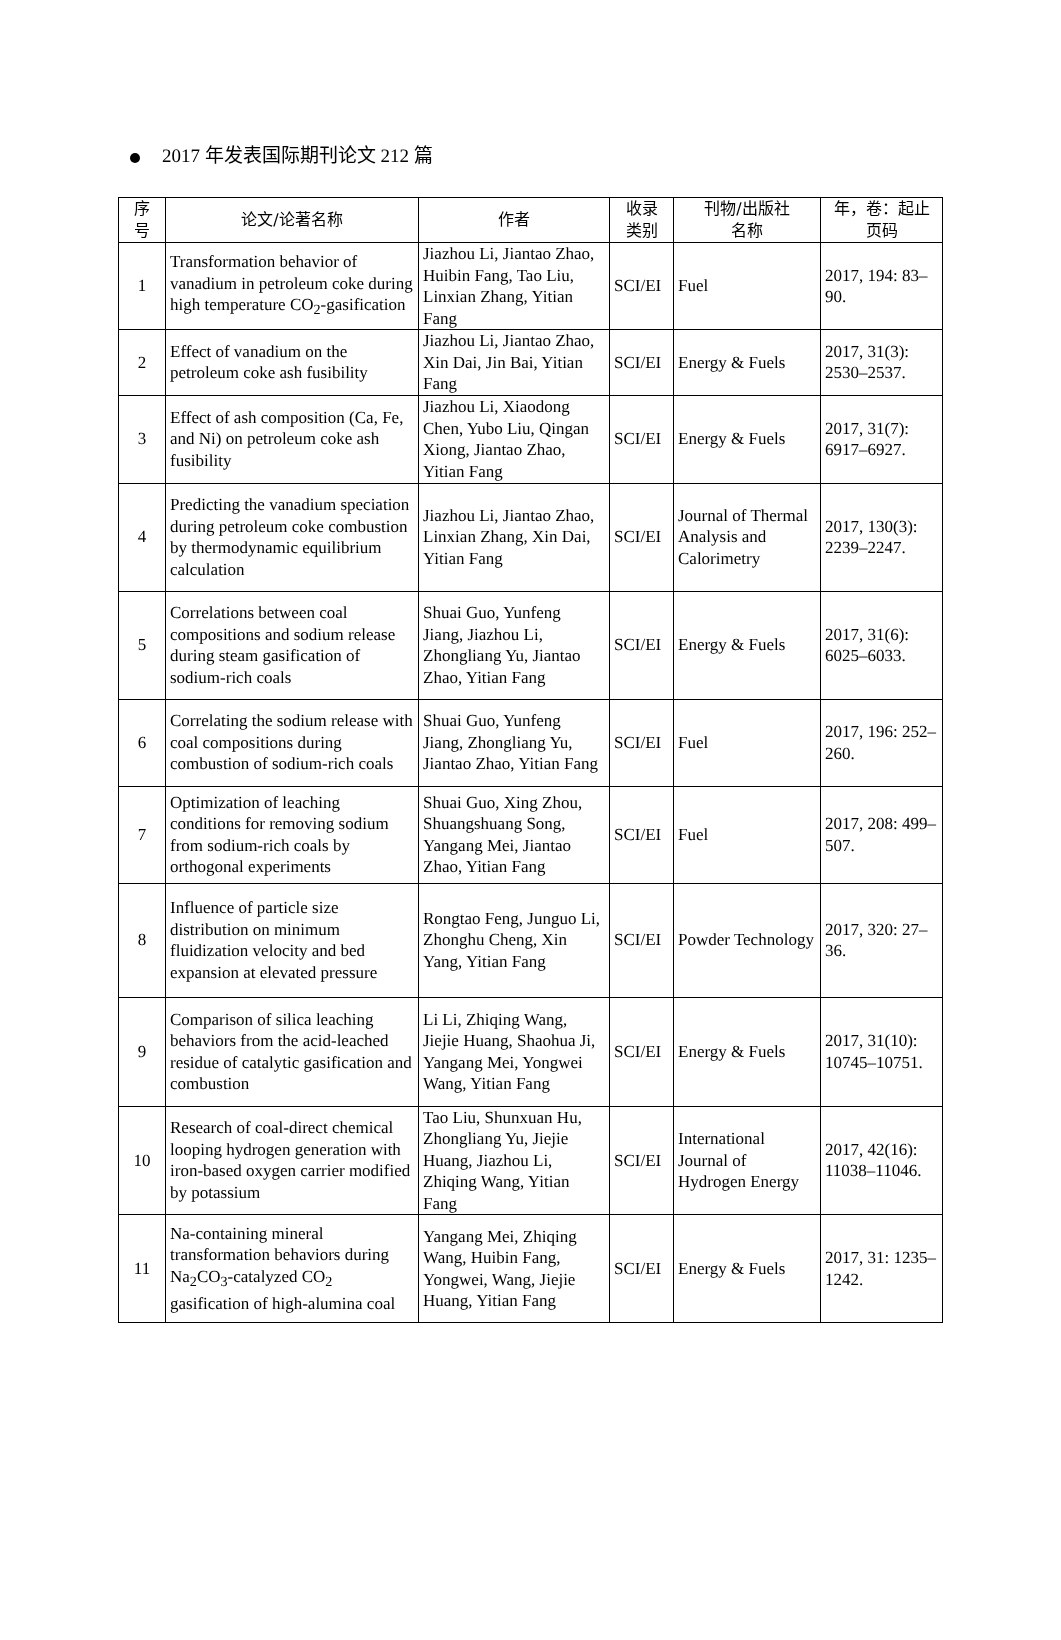2017 年发表国际期刊论文 212 篇
| 序 号 | 论文/论著名称 | 作者 | 收录 类别 | 刊物/出版社 名称 | 年，卷：起止 页码 |
| --- | --- | --- | --- | --- | --- |
| 1 | Transformation behavior of vanadium in petroleum coke during high temperature CO<sub>2</sub>-gasification | Jiazhou Li, Jiantao Zhao, Huibin Fang, Tao Liu, Linxian Zhang, Yitian Fang | SCI/EI | Fuel | 2017, 194: 83–90. |
| 2 | Effect of vanadium on the petroleum coke ash fusibility | Jiazhou Li, Jiantao Zhao, Xin Dai, Jin Bai, Yitian Fang | SCI/EI | Energy & Fuels | 2017, 31(3): 2530–2537. |
| 3 | Effect of ash composition (Ca, Fe, and Ni) on petroleum coke ash fusibility | Jiazhou Li, Xiaodong Chen, Yubo Liu, Qingan Xiong, Jiantao Zhao, Yitian Fang | SCI/EI | Energy & Fuels | 2017, 31(7): 6917–6927. |
| 4 | Predicting the vanadium speciation during petroleum coke combustion by thermodynamic equilibrium calculation | Jiazhou Li, Jiantao Zhao, Linxian Zhang, Xin Dai, Yitian Fang | SCI/EI | Journal of Thermal Analysis and Calorimetry | 2017, 130(3): 2239–2247. |
| 5 | Correlations between coal compositions and sodium release during steam gasification of sodium-rich coals | Shuai Guo, Yunfeng Jiang, Jiazhou Li, Zhongliang Yu, Jiantao Zhao, Yitian Fang | SCI/EI | Energy & Fuels | 2017, 31(6): 6025–6033. |
| 6 | Correlating the sodium release with coal compositions during combustion of sodium-rich coals | Shuai Guo, Yunfeng Jiang, Zhongliang Yu, Jiantao Zhao, Yitian Fang | SCI/EI | Fuel | 2017, 196: 252–260. |
| 7 | Optimization of leaching conditions for removing sodium from sodium-rich coals by orthogonal experiments | Shuai Guo, Xing Zhou, Shuangshuang Song, Yangang Mei, Jiantao Zhao, Yitian Fang | SCI/EI | Fuel | 2017, 208: 499–507. |
| 8 | Influence of particle size distribution on minimum fluidization velocity and bed expansion at elevated pressure | Rongtao Feng, Junguo Li, Zhonghu Cheng, Xin Yang, Yitian Fang | SCI/EI | Powder Technology | 2017, 320: 27–36. |
| 9 | Comparison of silica leaching behaviors from the acid-leached residue of catalytic gasification and combustion | Li Li, Zhiqing Wang, Jiejie Huang, Shaohua Ji, Yangang Mei, Yongwei Wang, Yitian Fang | SCI/EI | Energy & Fuels | 2017, 31(10): 10745–10751. |
| 10 | Research of coal-direct chemical looping hydrogen generation with iron-based oxygen carrier modified by potassium | Tao Liu, Shunxuan Hu, Zhongliang Yu, Jiejie Huang, Jiazhou Li, Zhiqing Wang, Yitian Fang | SCI/EI | International Journal of Hydrogen Energy | 2017, 42(16): 11038–11046. |
| 11 | Na-containing mineral transformation behaviors during Na<sub>2</sub>CO<sub>3</sub>-catalyzed CO<sub>2</sub> gasification of high-alumina coal | Yangang Mei, Zhiqing Wang, Huibin Fang, Yongwei, Wang, Jiejie Huang, Yitian Fang | SCI/EI | Energy & Fuels | 2017, 31: 1235–1242. |